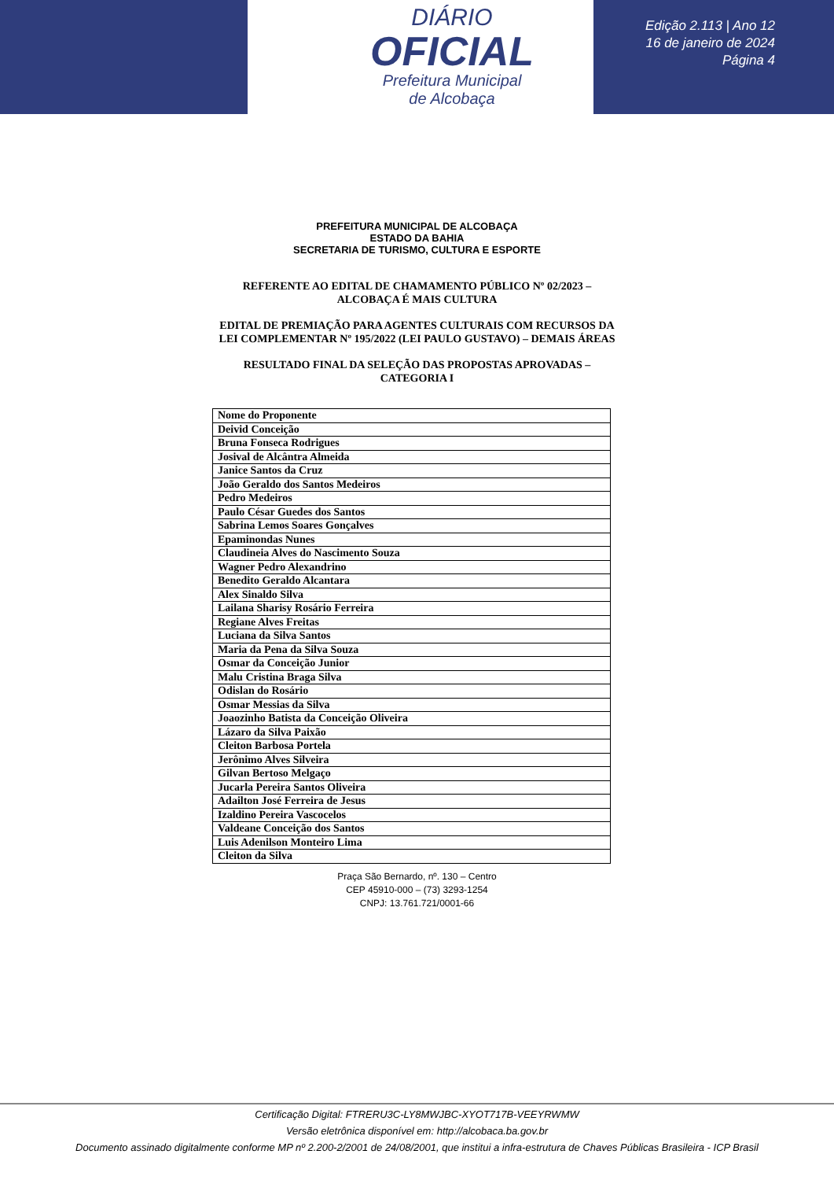DIÁRIO
OFICIAL
Prefeitura Municipal
de Alcobaça
Edição 2.113 | Ano 12
16 de janeiro de 2024
Página 4
PREFEITURA MUNICIPAL DE ALCOBAÇA
ESTADO DA BAHIA
SECRETARIA DE TURISMO, CULTURA E ESPORTE
REFERENTE AO EDITAL DE CHAMAMENTO PÚBLICO Nº 02/2023 – ALCOBAÇA É MAIS CULTURA
EDITAL DE PREMIAÇÃO PARA AGENTES CULTURAIS COM RECURSOS DA LEI COMPLEMENTAR Nº 195/2022 (LEI PAULO GUSTAVO) – DEMAIS ÁREAS
RESULTADO FINAL DA SELEÇÃO DAS PROPOSTAS APROVADAS – CATEGORIA I
| Nome do Proponente |
| --- |
| Deivid Conceição |
| Bruna Fonseca Rodrigues |
| Josival de Alcântra Almeida |
| Janice Santos da Cruz |
| João Geraldo dos Santos Medeiros |
| Pedro Medeiros |
| Paulo César Guedes dos Santos |
| Sabrina Lemos Soares Gonçalves |
| Epaminondas Nunes |
| Claudineia Alves do Nascimento Souza |
| Wagner Pedro Alexandrino |
| Benedito Geraldo Alcantara |
| Alex Sinaldo Silva |
| Lailana Sharisy Rosário Ferreira |
| Regiane Alves Freitas |
| Luciana da Silva Santos |
| Maria da Pena da Silva Souza |
| Osmar da Conceição Junior |
| Malu Cristina Braga Silva |
| Odislan do Rosário |
| Osmar Messias da Silva |
| Joaozinho Batista da Conceição Oliveira |
| Lázaro da Silva Paixão |
| Cleiton Barbosa Portela |
| Jerônimo Alves Silveira |
| Gilvan Bertoso Melgaço |
| Jucarla Pereira Santos Oliveira |
| Adailton José Ferreira de Jesus |
| Izaldino Pereira Vascocelos |
| Valdeane Conceição dos Santos |
| Luis Adenilson Monteiro Lima |
| Cleiton da Silva |
Praça São Bernardo, nº. 130 – Centro
CEP 45910-000 – (73) 3293-1254
CNPJ: 13.761.721/0001-66
Certificação Digital: FTRERU3C-LY8MWJBC-XYOT717B-VEEYRWMW
Versão eletrônica disponível em: http://alcobaca.ba.gov.br
Documento assinado digitalmente conforme MP nº 2.200-2/2001 de 24/08/2001, que institui a infra-estrutura de Chaves Públicas Brasileira - ICP Brasil